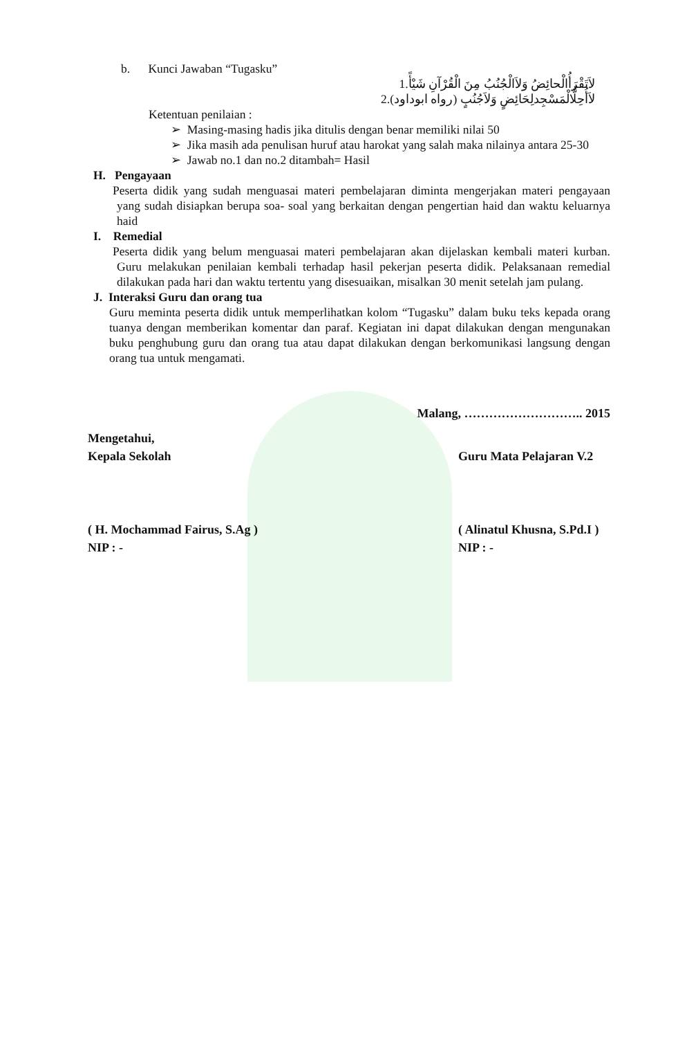b. Kunci Jawaban “Tugasku”
1.لاَتَقْرَأُالْحائِضُ وَلاَالْجُنُبُ مِنَ الْقُرْآنِ شَيْأً
2.لاَأُحِلُّالْمَسْجِدلِحَائِضٍ وَلاَجُنُبٍ (رواه ابوداود)
Ketentuan penilaian :
➢ Masing-masing hadis jika ditulis dengan benar memiliki nilai 50
➢ Jika masih ada penulisan huruf atau harokat yang salah maka nilainya antara 25-30
➢ Jawab no.1 dan no.2 ditambah= Hasil
H. Pengayaan
Peserta didik yang sudah menguasai materi pembelajaran diminta mengerjakan materi pengayaan yang sudah disiapkan berupa soa- soal yang berkaitan dengan pengertian haid dan waktu keluarnya haid
I. Remedial
Peserta didik yang belum menguasai materi pembelajaran akan dijelaskan kembali materi kurban. Guru melakukan penilaian kembali terhadap hasil pekerjan peserta didik. Pelaksanaan remedial dilakukan pada hari dan waktu tertentu yang disesuaikan, misalkan 30 menit setelah jam pulang.
J. Interaksi Guru dan orang tua
Guru meminta peserta didik untuk memperlihatkan kolom “Tugasku” dalam buku teks kepada orang tuanya dengan memberikan komentar dan paraf. Kegiatan ini dapat dilakukan dengan mengunakan buku penghubung guru dan orang tua atau dapat dilakukan dengan berkomunikasi langsung dengan orang tua untuk mengamati.
Malang, ……………………….. 2015
Mengetahui,
Kepala Sekolah Guru Mata Pelajaran V.2
( H. Mochammad Fairus, S.Ag ) ( Alinatul Khusna, S.Pd.I )
NIP : - NIP : -